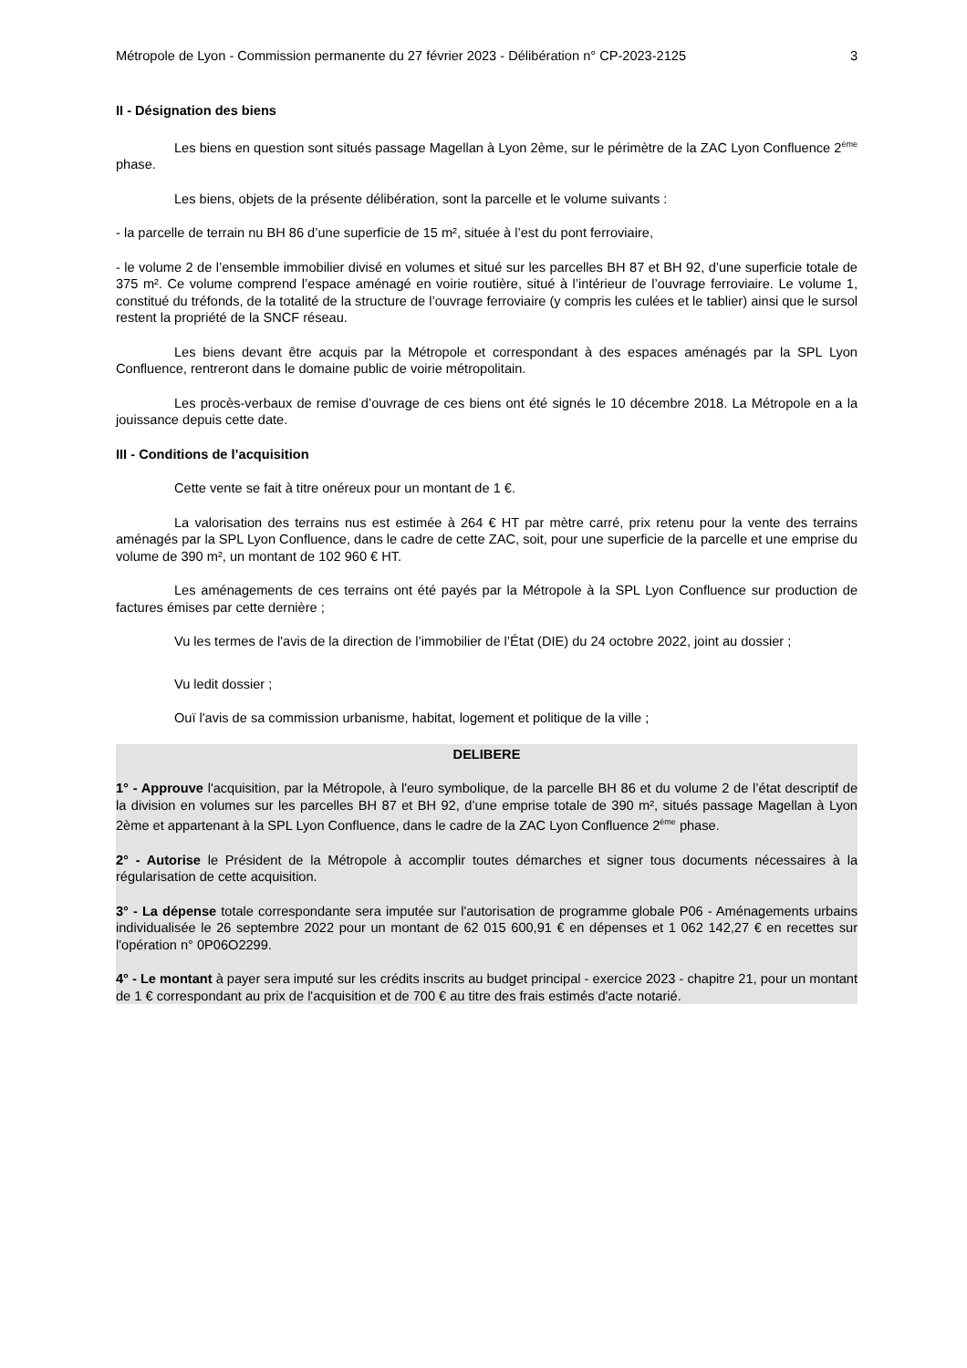Métropole de Lyon - Commission permanente du 27 février 2023 - Délibération n° CP-2023-2125 3
II - Désignation des biens
Les biens en question sont situés passage Magellan à Lyon 2ème, sur le périmètre de la ZAC Lyon Confluence 2<sup>ème</sup> phase.
Les biens, objets de la présente délibération, sont la parcelle et le volume suivants :
- la parcelle de terrain nu BH 86 d’une superficie de 15 m², située à l’est du pont ferroviaire,
- le volume 2 de l’ensemble immobilier divisé en volumes et situé sur les parcelles BH 87 et BH 92, d’une superficie totale de 375 m². Ce volume comprend l’espace aménagé en voirie routière, situé à l’intérieur de l’ouvrage ferroviaire. Le volume 1, constitué du tréfonds, de la totalité de la structure de l’ouvrage ferroviaire (y compris les culées et le tablier) ainsi que le sursol restent la propriété de la SNCF réseau.
Les biens devant être acquis par la Métropole et correspondant à des espaces aménagés par la SPL Lyon Confluence, rentreront dans le domaine public de voirie métropolitain.
Les procès-verbaux de remise d’ouvrage de ces biens ont été signés le 10 décembre 2018. La Métropole en a la jouissance depuis cette date.
III - Conditions de l’acquisition
Cette vente se fait à titre onéreux pour un montant de 1 €.
La valorisation des terrains nus est estimée à 264 € HT par mètre carré, prix retenu pour la vente des terrains aménagés par la SPL Lyon Confluence, dans le cadre de cette ZAC, soit, pour une superficie de la parcelle et une emprise du volume de 390 m², un montant de 102 960 € HT.
Les aménagements de ces terrains ont été payés par la Métropole à la SPL Lyon Confluence sur production de factures émises par cette dernière ;
Vu les termes de l'avis de la direction de l’immobilier de l’État (DIE) du 24 octobre 2022, joint au dossier ;
Vu ledit dossier ;
Ouï l'avis de sa commission urbanisme, habitat, logement et politique de la ville ;
DELIBERE
1° - Approuve l'acquisition, par la Métropole, à l'euro symbolique, de la parcelle BH 86 et du volume 2 de l’état descriptif de la division en volumes sur les parcelles BH 87 et BH 92, d’une emprise totale de 390 m², situés passage Magellan à Lyon 2ème et appartenant à la SPL Lyon Confluence, dans le cadre de la ZAC Lyon Confluence 2<sup>ème</sup> phase.
2° - Autorise le Président de la Métropole à accomplir toutes démarches et signer tous documents nécessaires à la régularisation de cette acquisition.
3° - La dépense totale correspondante sera imputée sur l'autorisation de programme globale P06 - Aménagements urbains individualisée le 26 septembre 2022 pour un montant de 62 015 600,91 € en dépenses et 1 062 142,27 € en recettes sur l'opération n° 0P06O2299.
4° - Le montant à payer sera imputé sur les crédits inscrits au budget principal - exercice 2023 - chapitre 21, pour un montant de 1 € correspondant au prix de l'acquisition et de 700 € au titre des frais estimés d'acte notarié.